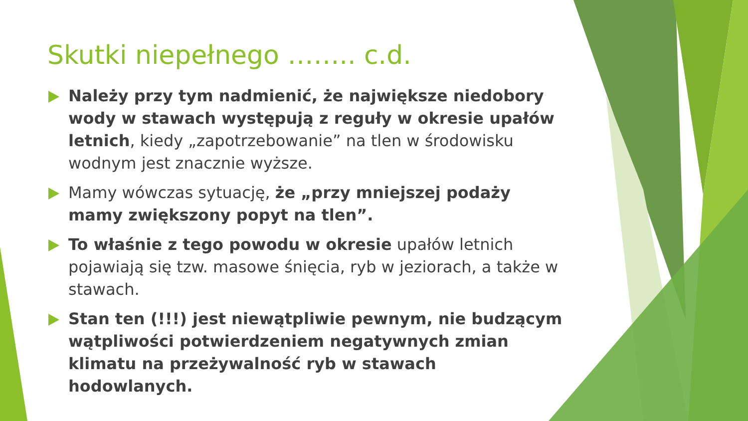Skutki niepełnego …….. c.d.
Należy przy tym nadmienić, że największe niedobory wody w stawach występują z reguły w okresie upałów letnich, kiedy „zapotrzebowanie” na tlen w środowisku wodnym jest znacznie wyższe.
Mamy wówczas sytuację, że „przy mniejszej podaży mamy zwiększony popyt na tlen”.
To właśnie z tego powodu w okresie upałów letnich pojawiają się tzw. masowe śnięcia, ryb w jeziorach, a także w stawach.
Stan ten (!!!) jest niewątpliwie pewnym, nie budzącym wątpliwości potwierdzeniem negatywnych zmian klimatu na przeżywalność ryb w stawach hodowlanych.